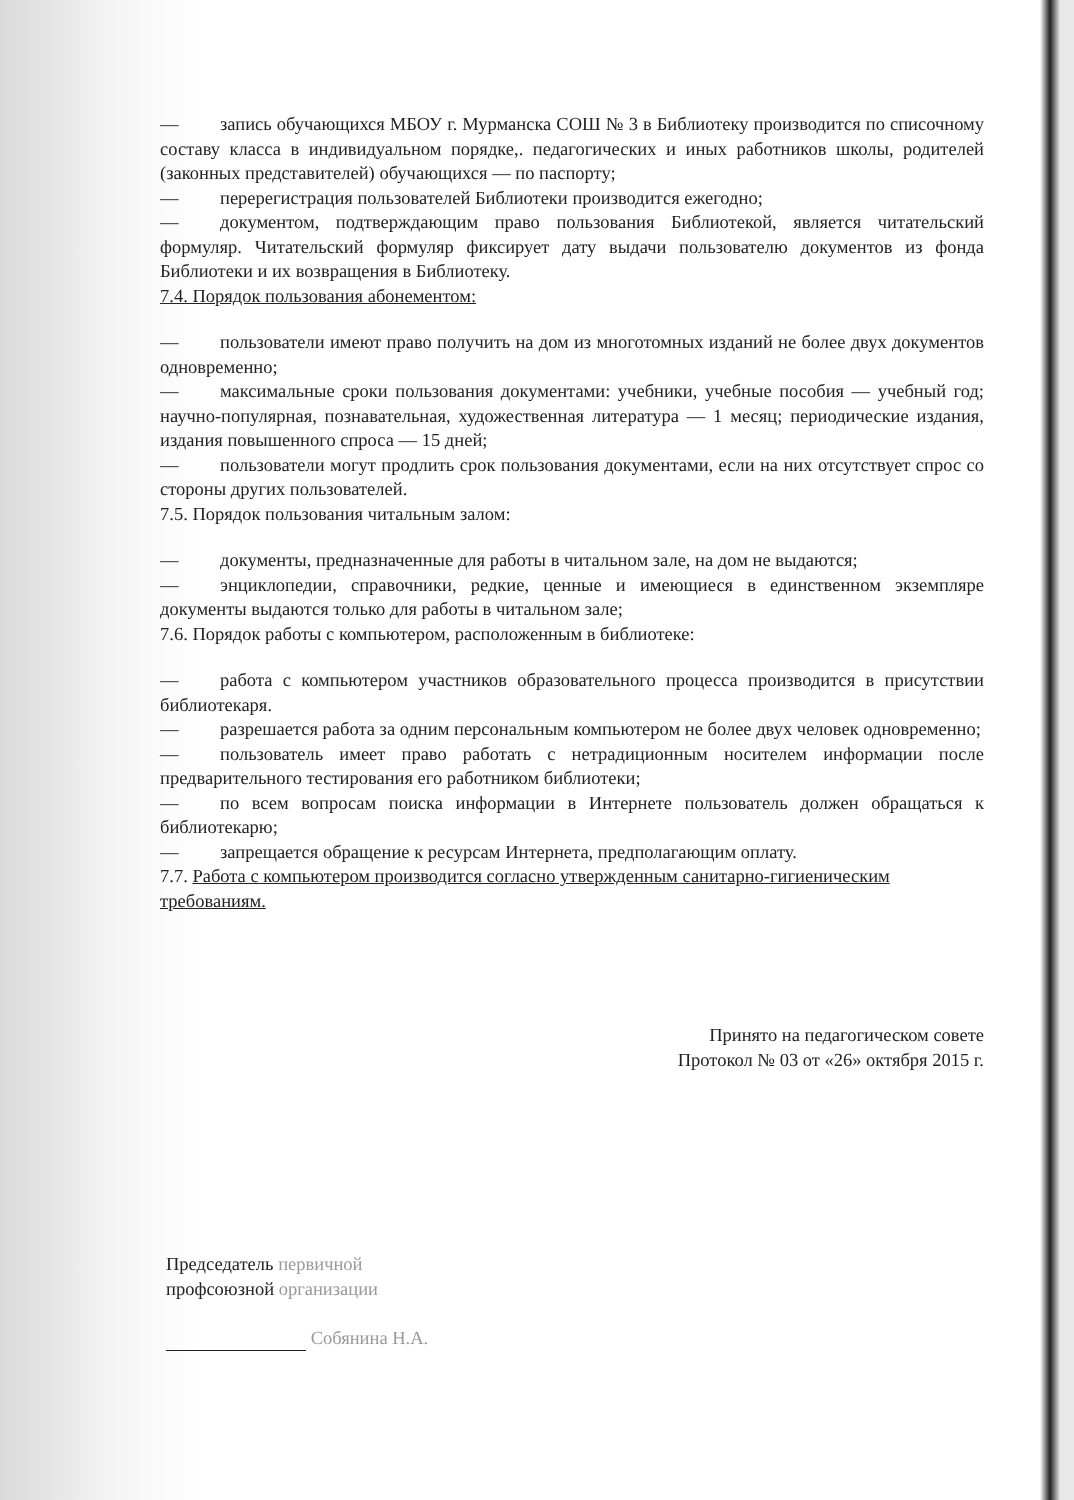— запись обучающихся МБОУ г. Мурманска СОШ № 3 в Библиотеку производится по списочному составу класса в индивидуальном порядке,. педагогических и иных работников школы, родителей (законных представителей) обучающихся — по паспорту;
— перерегистрация пользователей Библиотеки производится ежегодно;
— документом, подтверждающим право пользования Библиотекой, является читательский формуляр. Читательский формуляр фиксирует дату выдачи пользователю документов из фонда Библиотеки и их возвращения в Библиотеку.
7.4. Порядок пользования абонементом:
— пользователи имеют право получить на дом из многотомных изданий не более двух документов одновременно;
— максимальные сроки пользования документами: учебники, учебные пособия — учебный год; научно-популярная, познавательная, художественная литература — 1 месяц; периодические издания, издания повышенного спроса — 15 дней;
— пользователи могут продлить срок пользования документами, если на них отсутствует спрос со стороны других пользователей.
7.5. Порядок пользования читальным залом:
— документы, предназначенные для работы в читальном зале, на дом не выдаются;
— энциклопедии, справочники, редкие, ценные и имеющиеся в единственном экземпляре документы выдаются только для работы в читальном зале;
7.6. Порядок работы с компьютером, расположенным в библиотеке:
— работа с компьютером участников образовательного процесса производится в присутствии библиотекаря.
— разрешается работа за одним персональным компьютером не более двух человек одновременно;
— пользователь имеет право работать с нетрадиционным носителем информации после предварительного тестирования его работником библиотеки;
— по всем вопросам поиска информации в Интернете пользователь должен обращаться к библиотекарю;
— запрещается обращение к ресурсам Интернета, предполагающим оплату.
7.7. Работа с компьютером производится согласно утвержденным санитарно-гигиеническим требованиям.
Принято на педагогическом совете
Протокол № 03 от «26» октября 2015 г.
Председатель первичной
профсоюзной организации
Собянина Н.А.